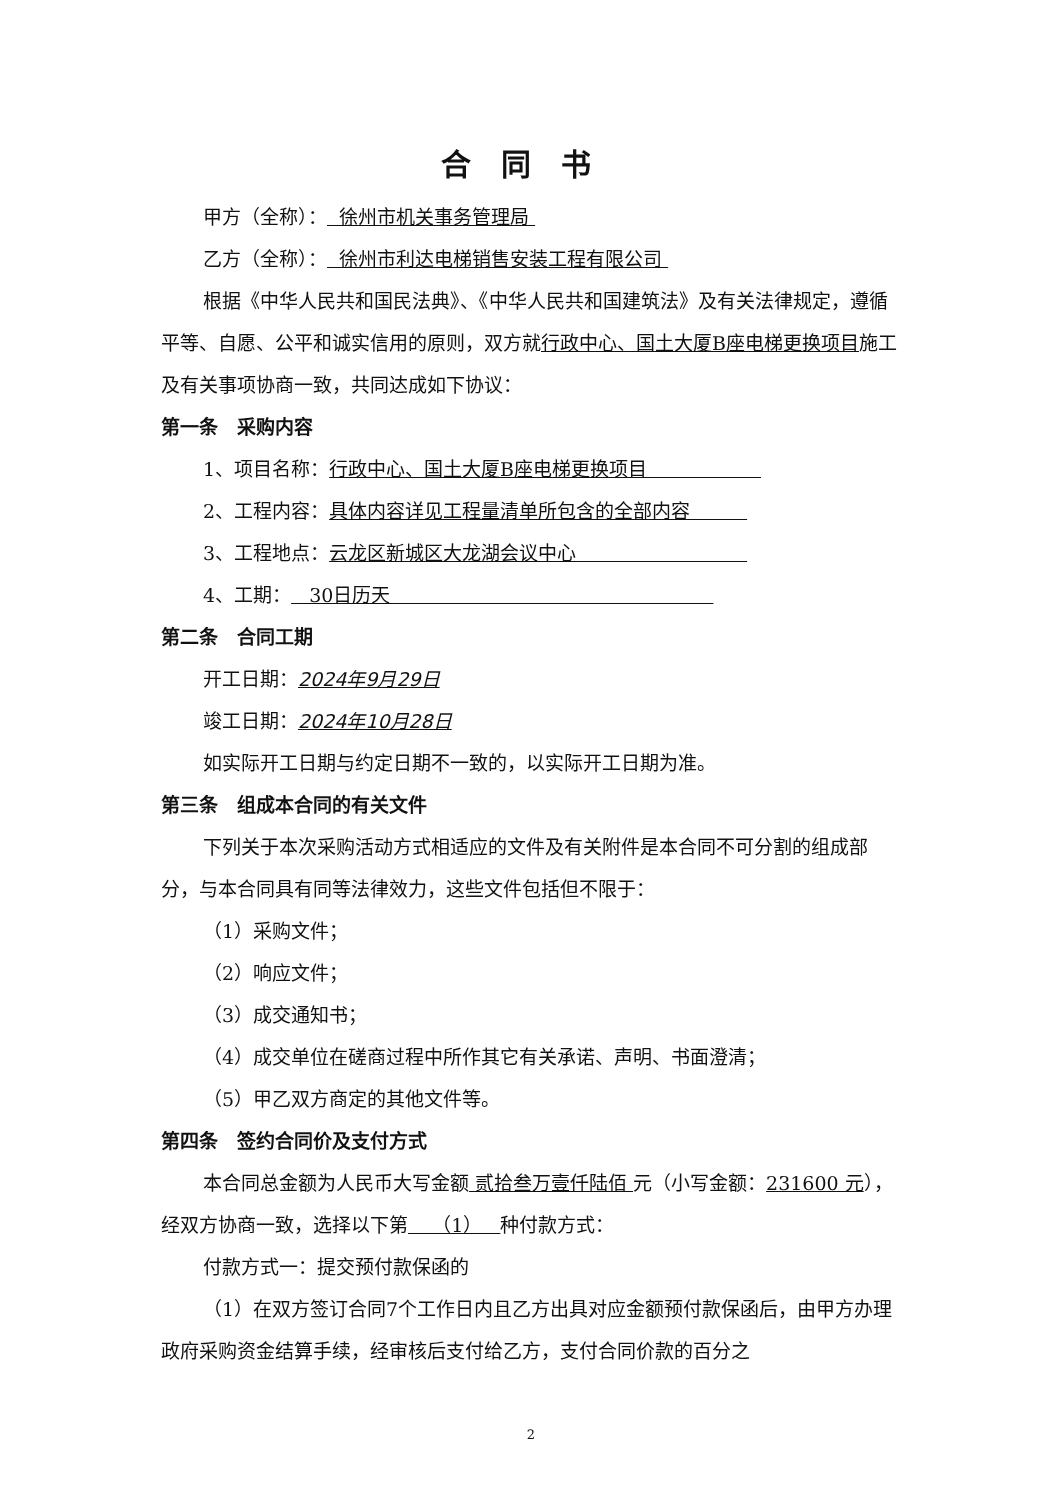合同书
甲方（全称）： 徐州市机关事务管理局
乙方（全称）： 徐州市利达电梯销售安装工程有限公司
根据《中华人民共和国民法典》、《中华人民共和国建筑法》及有关法律规定，遵循平等、自愿、公平和诚实信用的原则，双方就行政中心、国土大厦B座电梯更换项目施工及有关事项协商一致，共同达成如下协议：
第一条　采购内容
1、项目名称：行政中心、国土大厦B座电梯更换项目　　　　　　
2、工程内容：具体内容详见工程量清单所包含的全部内容　　　
3、工程地点：云龙区新城区大龙湖会议中心　　　　　　　　　
4、工期： 30日历天　　　　　　　　　　　　　　　　　
第二条　合同工期
开工日期：2024年9月29日
竣工日期：2024年10月28日
如实际开工日期与约定日期不一致的，以实际开工日期为准。
第三条　组成本合同的有关文件
下列关于本次采购活动方式相适应的文件及有关附件是本合同不可分割的组成部分，与本合同具有同等法律效力，这些文件包括但不限于：
（1）采购文件；
（2）响应文件；
（3）成交通知书；
（4）成交单位在磋商过程中所作其它有关承诺、声明、书面澄清；
（5）甲乙双方商定的其他文件等。
第四条　签约合同价及支付方式
本合同总金额为人民币大写金额 贰拾叁万壹仟陆佰 元（小写金额：231600 元），经双方协商一致，选择以下第 （1） 种付款方式：
付款方式一：提交预付款保函的
（1）在双方签订合同7个工作日内且乙方出具对应金额预付款保函后，由甲方办理政府采购资金结算手续，经审核后支付给乙方，支付合同价款的百分之
2